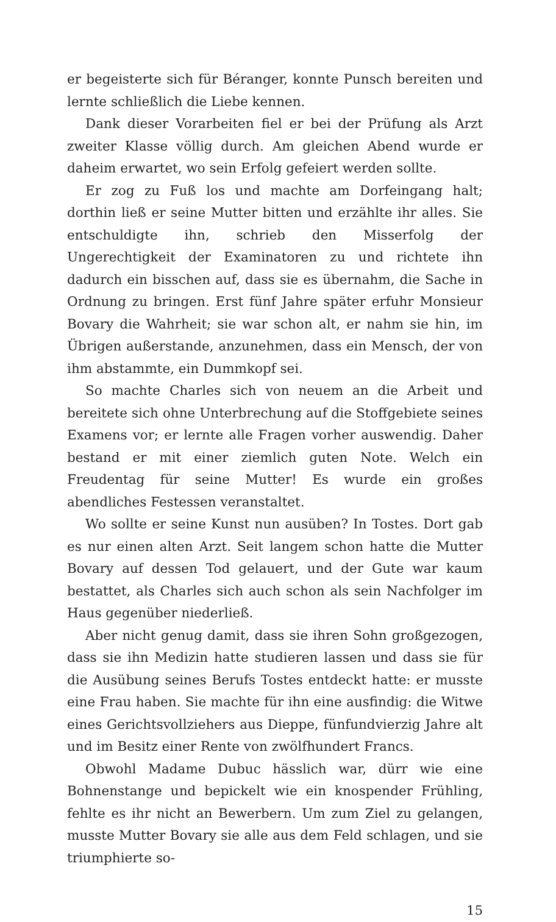er begeisterte sich für Béranger, konnte Punsch bereiten und lernte schließlich die Liebe kennen.
Dank dieser Vorarbeiten fiel er bei der Prüfung als Arzt zweiter Klasse völlig durch. Am gleichen Abend wurde er daheim erwartet, wo sein Erfolg gefeiert werden sollte.
Er zog zu Fuß los und machte am Dorfeingang halt; dorthin ließ er seine Mutter bitten und erzählte ihr alles. Sie entschuldigte ihn, schrieb den Misserfolg der Ungerechtigkeit der Examinatoren zu und richtete ihn dadurch ein bisschen auf, dass sie es übernahm, die Sache in Ordnung zu bringen. Erst fünf Jahre später erfuhr Monsieur Bovary die Wahrheit; sie war schon alt, er nahm sie hin, im Übrigen außerstande, anzunehmen, dass ein Mensch, der von ihm abstammte, ein Dummkopf sei.
So machte Charles sich von neuem an die Arbeit und bereitete sich ohne Unterbrechung auf die Stoffgebiete seines Examens vor; er lernte alle Fragen vorher auswendig. Daher bestand er mit einer ziemlich guten Note. Welch ein Freudentag für seine Mutter! Es wurde ein großes abendliches Festessen veranstaltet.
Wo sollte er seine Kunst nun ausüben? In Tostes. Dort gab es nur einen alten Arzt. Seit langem schon hatte die Mutter Bovary auf dessen Tod gelauert, und der Gute war kaum bestattet, als Charles sich auch schon als sein Nachfolger im Haus gegenüber niederließ.
Aber nicht genug damit, dass sie ihren Sohn großgezogen, dass sie ihn Medizin hatte studieren lassen und dass sie für die Ausübung seines Berufs Tostes entdeckt hatte: er musste eine Frau haben. Sie machte für ihn eine ausfindig: die Witwe eines Gerichtsvollziehers aus Dieppe, fünfundvierzig Jahre alt und im Besitz einer Rente von zwölfhundert Francs.
Obwohl Madame Dubuc hässlich war, dürr wie eine Bohnenstange und bepickelt wie ein knospender Frühling, fehlte es ihr nicht an Bewerbern. Um zum Ziel zu gelangen, musste Mutter Bovary sie alle aus dem Feld schlagen, und sie triumphierte so-
15